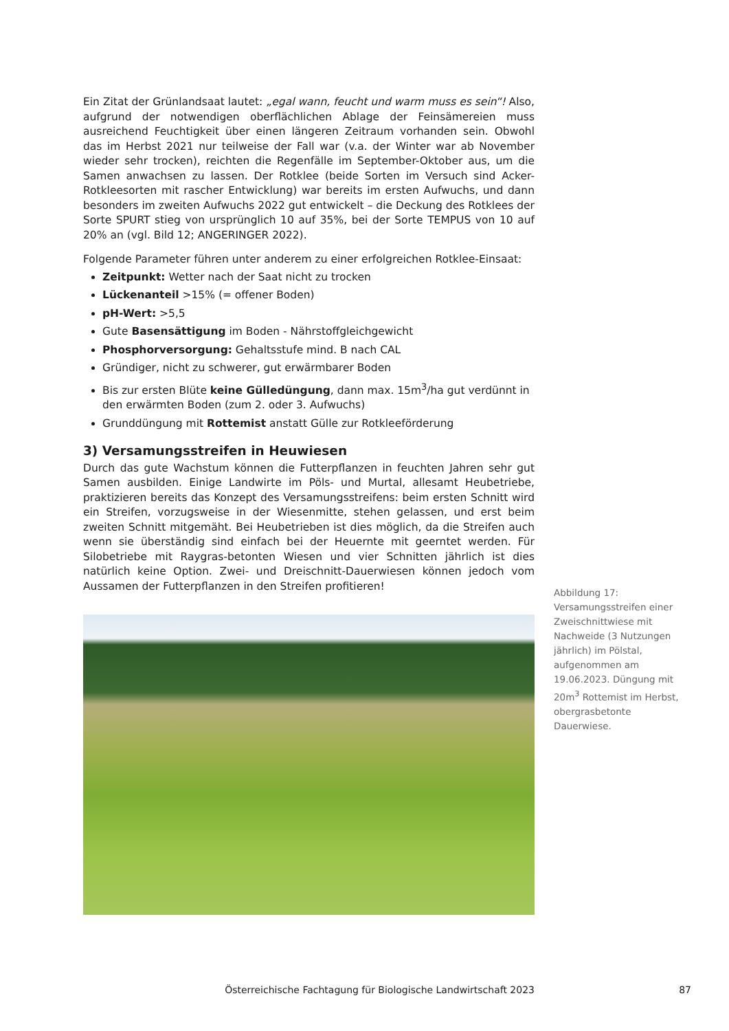Ein Zitat der Grünlandsaat lautet: „egal wann, feucht und warm muss es sein“! Also, aufgrund der notwendigen oberflächlichen Ablage der Feinsämereien muss ausreichend Feuchtigkeit über einen längeren Zeitraum vorhanden sein. Obwohl das im Herbst 2021 nur teilweise der Fall war (v.a. der Winter war ab November wieder sehr trocken), reichten die Regenfälle im September-Oktober aus, um die Samen anwachsen zu lassen. Der Rotklee (beide Sorten im Versuch sind Acker-Rotkleesorten mit rascher Entwicklung) war bereits im ersten Aufwuchs, und dann besonders im zweiten Aufwuchs 2022 gut entwickelt – die Deckung des Rotklees der Sorte SPURT stieg von ursprünglich 10 auf 35%, bei der Sorte TEMPUS von 10 auf 20% an (vgl. Bild 12; ANGERINGER 2022).
Folgende Parameter führen unter anderem zu einer erfolgreichen Rotklee-Einsaat:
Zeitpunkt: Wetter nach der Saat nicht zu trocken
Lückenanteil >15% (= offener Boden)
pH-Wert: >5,5
Gute Basensättigung im Boden - Nährstoffgleichgewicht
Phosphorversorgung: Gehaltsstufe mind. B nach CAL
Gründiger, nicht zu schwerer, gut erwärmbarer Boden
Bis zur ersten Blüte keine Gülledüngung, dann max. 15m<sup>3</sup>/ha gut verdünnt in den erwärmten Boden (zum 2. oder 3. Aufwuchs)
Grunddüngung mit Rottemist anstatt Gülle zur Rotkleeförderung
3) Versamungsstreifen in Heuwiesen
Durch das gute Wachstum können die Futterpflanzen in feuchten Jahren sehr gut Samen ausbilden. Einige Landwirte im Pöls- und Murtal, allesamt Heubetriebe, praktizieren bereits das Konzept des Versamungsstreifens: beim ersten Schnitt wird ein Streifen, vorzugsweise in der Wiesenmitte, stehen gelassen, und erst beim zweiten Schnitt mitgemäht. Bei Heubetrieben ist dies möglich, da die Streifen auch wenn sie überständig sind einfach bei der Heuernte mit geerntet werden. Für Silobetriebe mit Raygras-betonten Wiesen und vier Schnitten jährlich ist dies natürlich keine Option. Zwei- und Dreischnitt-Dauerwiesen können jedoch vom Aussamen der Futterpflanzen in den Streifen profitieren!
Abbildung 17: Versamungsstreifen einer Zweischnittwiese mit Nachweide (3 Nutzungen jährlich) im Pölstal, aufgenommen am 19.06.2023. Düngung mit 20m<sup>3</sup> Rottemist im Herbst, obergrasbetonte Dauerwiese.
Österreichische Fachtagung für Biologische Landwirtschaft 2023 87